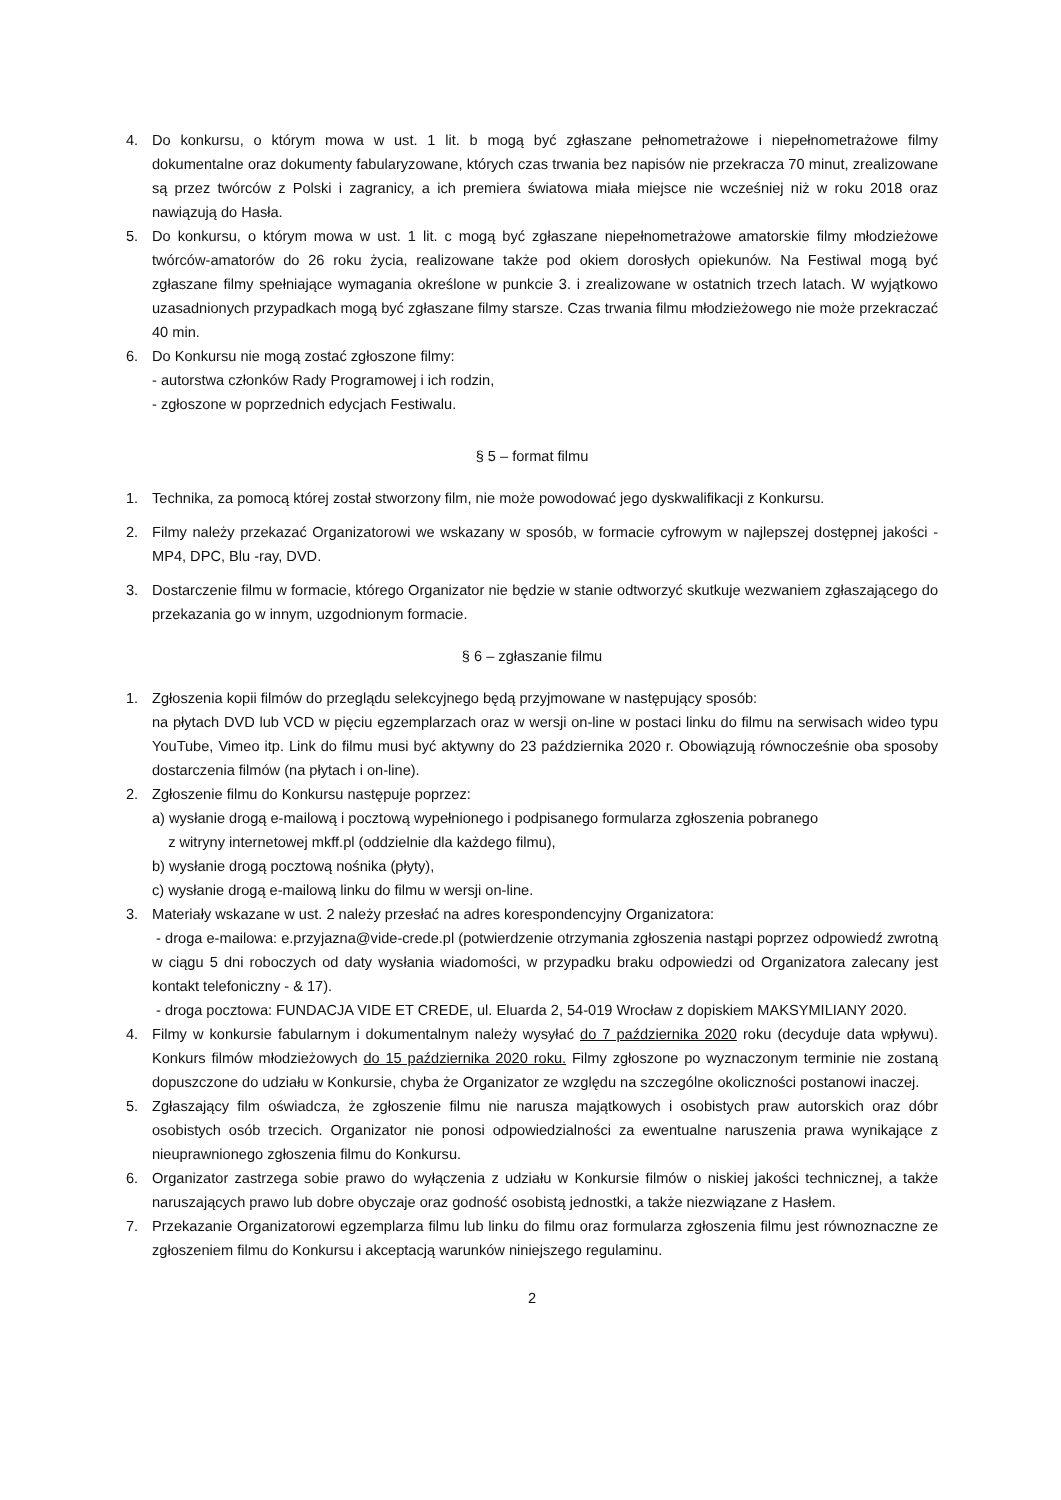4. Do konkursu, o którym mowa w ust. 1 lit. b mogą być zgłaszane pełnometrażowe i niepełnometrażowe filmy dokumentalne oraz dokumenty fabularyzowane, których czas trwania bez napisów nie przekracza 70 minut, zrealizowane są przez twórców z Polski i zagranicy, a ich premiera światowa miała miejsce nie wcześniej niż w roku 2018 oraz nawiązują do Hasła.
5. Do konkursu, o którym mowa w ust. 1 lit. c mogą być zgłaszane niepełnometrażowe amatorskie filmy młodzieżowe twórców-amatorów do 26 roku życia, realizowane także pod okiem dorosłych opiekunów. Na Festiwal mogą być zgłaszane filmy spełniające wymagania określone w punkcie 3. i zrealizowane w ostatnich trzech latach. W wyjątkowo uzasadnionych przypadkach mogą być zgłaszane filmy starsze. Czas trwania filmu młodzieżowego nie może przekraczać 40 min.
6. Do Konkursu nie mogą zostać zgłoszone filmy:
- autorstwa członków Rady Programowej i ich rodzin,
- zgłoszone w poprzednich edycjach Festiwalu.
§ 5 – format filmu
1. Technika, za pomocą której został stworzony film, nie może powodować jego dyskwalifikacji z Konkursu.
2. Filmy należy przekazać Organizatorowi we wskazany w sposób, w formacie cyfrowym w najlepszej dostępnej jakości - MP4, DPC, Blu -ray, DVD.
3. Dostarczenie filmu w formacie, którego Organizator nie będzie w stanie odtworzyć skutkuje wezwaniem zgłaszającego do przekazania go w innym, uzgodnionym formacie.
§ 6 – zgłaszanie filmu
1. Zgłoszenia kopii filmów do przeglądu selekcyjnego będą przyjmowane w następujący sposób:
na płytach DVD lub VCD w pięciu egzemplarzach oraz w wersji on-line w postaci linku do filmu na serwisach wideo typu YouTube, Vimeo itp. Link do filmu musi być aktywny do 23 października 2020 r. Obowiązują równocześnie oba sposoby dostarczenia filmów (na płytach i on-line).
2. Zgłoszenie filmu do Konkursu następuje poprzez:
a) wysłanie drogą e-mailową i pocztową wypełnionego i podpisanego formularza zgłoszenia pobranego
z witryny internetowej mkff.pl (oddzielnie dla każdego filmu),
b) wysłanie drogą pocztową nośnika (płyty),
c) wysłanie drogą e-mailową linku do filmu w wersji on-line.
3. Materiały wskazane w ust. 2 należy przesłać na adres korespondencyjny Organizatora:
- droga e-mailowa: e.przyjazna@vide-crede.pl (potwierdzenie otrzymania zgłoszenia nastąpi poprzez odpowiedź zwrotną w ciągu 5 dni roboczych od daty wysłania wiadomości, w przypadku braku odpowiedzi od Organizatora zalecany jest kontakt telefoniczny - & 17).
- droga pocztowa: FUNDACJA VIDE ET CREDE, ul. Eluarda 2, 54-019 Wrocław z dopiskiem MAKSYMILIANY 2020.
4. Filmy w konkursie fabularnym i dokumentalnym należy wysyłać do 7 października 2020 roku (decyduje data wpływu). Konkurs filmów młodzieżowych do 15 października 2020 roku. Filmy zgłoszone po wyznaczonym terminie nie zostaną dopuszczone do udziału w Konkursie, chyba że Organizator ze względu na szczególne okoliczności postanowi inaczej.
5. Zgłaszający film oświadcza, że zgłoszenie filmu nie narusza majątkowych i osobistych praw autorskich oraz dóbr osobistych osób trzecich. Organizator nie ponosi odpowiedzialności za ewentualne naruszenia prawa wynikające z nieuprawnionego zgłoszenia filmu do Konkursu.
6. Organizator zastrzega sobie prawo do wyłączenia z udziału w Konkursie filmów o niskiej jakości technicznej, a także naruszających prawo lub dobre obyczaje oraz godność osobistą jednostki, a także niezwiązane z Hasłem.
7. Przekazanie Organizatorowi egzemplarza filmu lub linku do filmu oraz formularza zgłoszenia filmu jest równoznaczne ze zgłoszeniem filmu do Konkursu i akceptacją warunków niniejszego regulaminu.
2